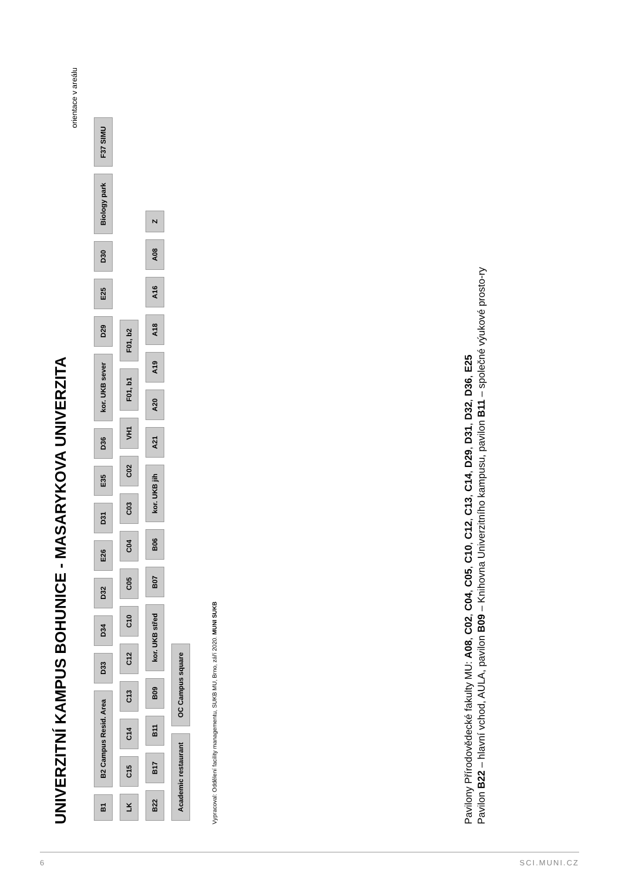UNIVERZITNÍ KAMPUS BOHUNICE - MASARYKOVA UNIVERZITA
orientace v areálu
B1 B2 Campus Resid. Area D33 D34 D32 E26 D31 E35 D36 kor. UKB sever D29 E25 D30 Biology park F37 SIMU
LK C15 C14 C13 C12 C10 C05 C04 C03 C02 VH1 F01, b1 F01, b2
B22 B17 B11 B09 kor. UKB střed B07 B06 kor. UKB jih A21 A20 A19 A18 A16 A08 Z
Academic restaurant OC Campus square
Vypracoval: Oddělení facility managementu, SUKB MU, Brno, září 2020. MUNI SUKB
Pavilony Přírodovědecké fakulty MU: A08, C02, C04, C05, C10, C12, C13, C14, D29, D31, D32, D36, E25
Pavilon B22 – hlavní vchod, AULA, pavilon B09 – Knihovna Univerzitního kampusu, pavilon B11 – společné výukové prosto-ry
6 SCI.MUNI.CZ